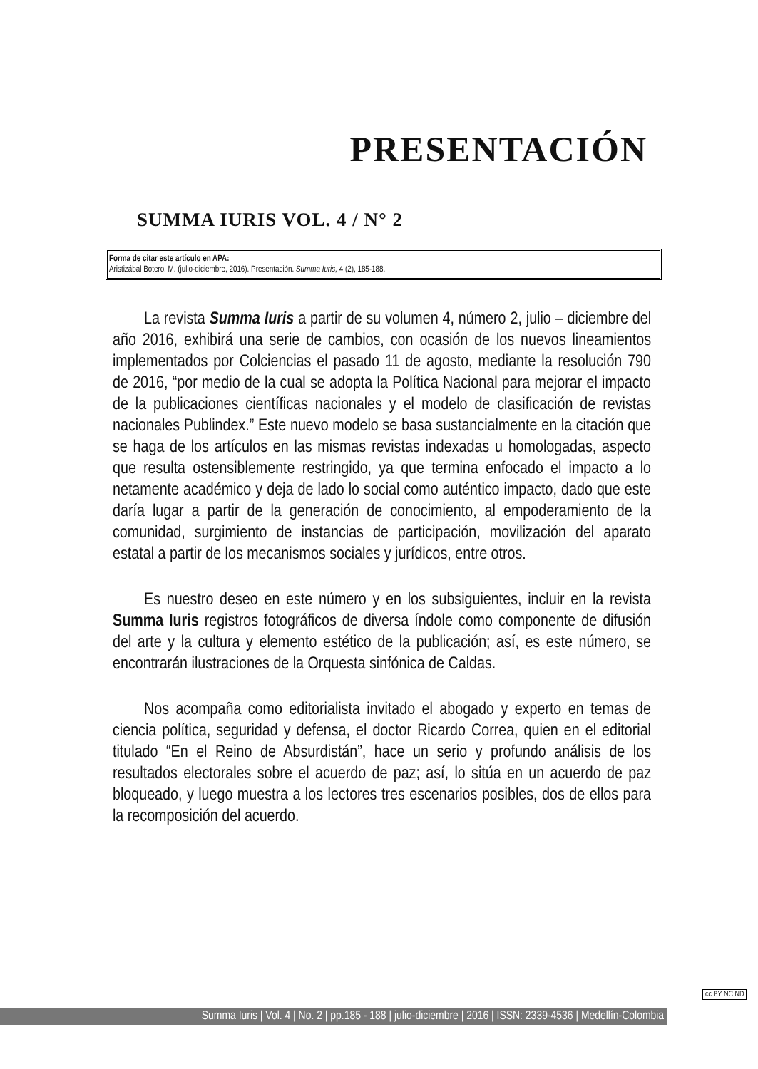PRESENTACIÓN
SUMMA IURIS VOL. 4 / N° 2
Forma de citar este artículo en APA:
Aristizábal Botero, M. (julio-diciembre, 2016). Presentación. Summa Iuris, 4 (2), 185-188.
La revista Summa Iuris a partir de su volumen 4, número 2, julio – diciembre del año 2016, exhibirá una serie de cambios, con ocasión de los nuevos lineamientos implementados por Colciencias el pasado 11 de agosto, mediante la resolución 790 de 2016, “por medio de la cual se adopta la Política Nacional para mejorar el impacto de la publicaciones científicas nacionales y el modelo de clasificación de revistas nacionales Publindex.” Este nuevo modelo se basa sustancialmente en la citación que se haga de los artículos en las mismas revistas indexadas u homologadas, aspecto que resulta ostensiblemente restringido, ya que termina enfocado el impacto a lo netamente académico y deja de lado lo social como auténtico impacto, dado que este daría lugar a partir de la generación de conocimiento, al empoderamiento de la comunidad, surgimiento de instancias de participación, movilización del aparato estatal a partir de los mecanismos sociales y jurídicos, entre otros.
Es nuestro deseo en este número y en los subsiguientes, incluir en la revista Summa Iuris registros fotográficos de diversa índole como componente de difusión del arte y la cultura y elemento estético de la publicación; así, es este número, se encontrarán ilustraciones de la Orquesta sinfónica de Caldas.
Nos acompaña como editorialista invitado el abogado y experto en temas de ciencia política, seguridad y defensa, el doctor Ricardo Correa, quien en el editorial titulado “En el Reino de Absurdistán”, hace un serio y profundo análisis de los resultados electorales sobre el acuerdo de paz; así, lo sitúa en un acuerdo de paz bloqueado, y luego muestra a los lectores tres escenarios posibles, dos de ellos para la recomposición del acuerdo.
cc BY NC ND
Summa Iuris | Vol. 4 | No. 2 | pp.185 - 188 | julio-diciembre | 2016 | ISSN: 2339-4536 | Medellín-Colombia